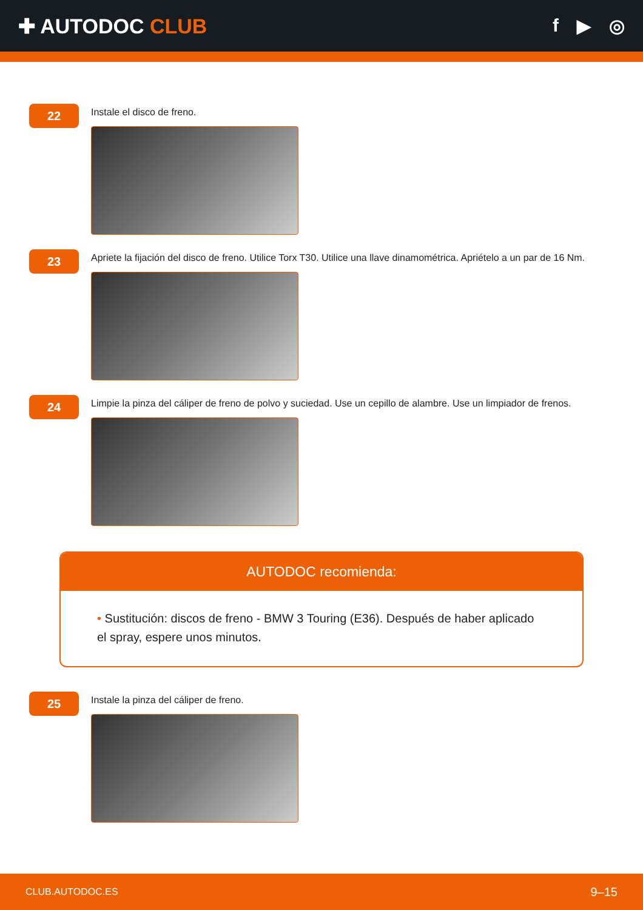✚ AUTODOC CLUB f ▶ ◎
22
Instale el disco de freno.
23
Apriete la fijación del disco de freno. Utilice Torx T30. Utilice una llave dinamométrica. Apriételo a un par de 16 Nm.
24
Limpie la pinza del cáliper de freno de polvo y suciedad. Use un cepillo de alambre. Use un limpiador de frenos.
AUTODOC recomienda:
• Sustitución: discos de freno - BMW 3 Touring (E36). Después de haber aplicado el spray, espere unos minutos.
25
Instale la pinza del cáliper de freno.
CLUB.AUTODOC.ES 9–15